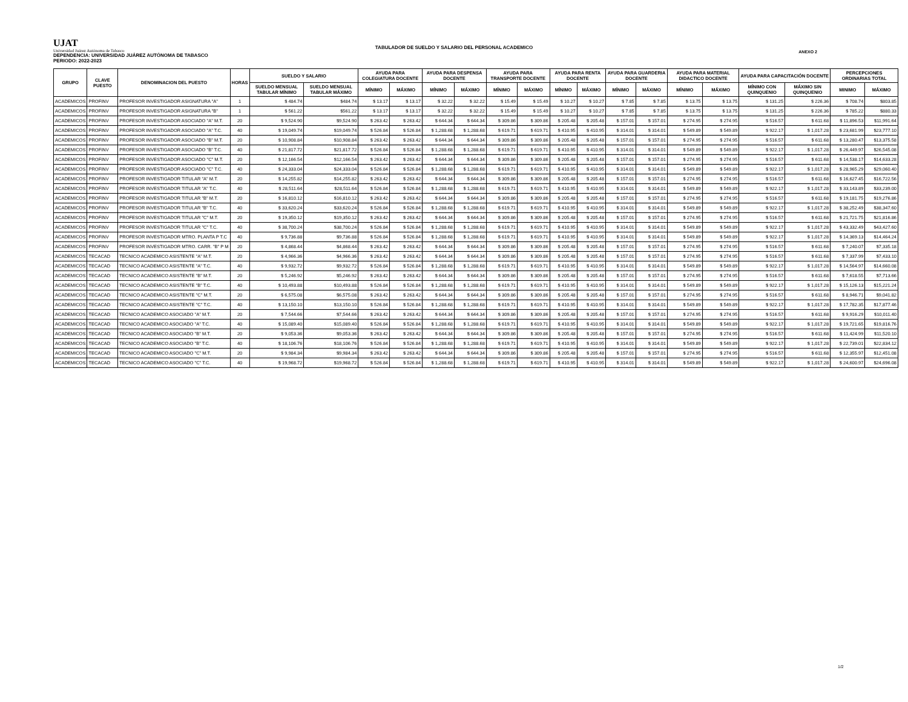UJAT
Universidad Juárez Autónoma de Tabasco
ANEXO 2
TABULADOR DE SUELDO Y SALARIO DEL PERSONAL ACADEMICO
DEPENDENCIA: UNIVERSIDAD JUÁREZ AUTÓNOMA DE TABASCO
PERIODO: 2022-2023
| GRUPO | CLAVE PUESTO | DENOMINACION DEL PUESTO | HORAS | SUELDO Y SALARIO | | AYUDA PARA COLEGIATURA DOCENTE | | AYUDA PARA DESPENSA DOCENTE | | AYUDA PARA TRANSPORTE DOCENTE | | AYUDA PARA RENTA DOCENTE | | AYUDA PARA GUARDERIA DOCENTE | | AYUDA PARA MATERIAL DIDACTICO DOCENTE | | AYUDA PARA CAPACITACIÓN DOCENTE | | PERCEPCIONES ORDINARIAS TOTAL | |
| --- | --- | --- | --- | --- | --- | --- | --- | --- | --- | --- | --- | --- | --- | --- | --- | --- | --- | --- | --- | --- | --- |
| | | | | SUELDO MENSUAL TABULAR MÍNIMO | SUELDO MENSUAL TABULAR MÁXIMO | MÍNIMO | MÁXIMO | MÍNIMO | MÁXIMO | MÍNIMO | MÁXIMO | MÍNIMO | MÁXIMO | MÍNIMO | MÁXIMO | MÍNIMO | MÁXIMO | MÍNIMO CON QUINQUENIO | MÁXIMO SIN QUINQUENIO | MINIMO | MÁXIMO |
| ACADEMICOS | PROFINV | PROFESOR INVESTIGADOR ASIGNATURA "A" | 1 | $ 484.74 | $484.74 | $ 13.17 | $ 13.17 | $ 32.22 | $ 32.22 | $ 15.49 | $ 15.49 | $ 10.27 | $ 10.27 | $ 7.85 | $ 7.85 | $ 13.75 | $ 13.75 | $ 131.25 | $ 226.36 | $ 708.74 | $803.85 |
| ACADEMICOS | PROFINV | PROFESOR INVESTIGADOR ASIGNATURA "B" | 1 | $ 561.22 | $561.22 | $ 13.17 | $ 13.17 | $ 32.22 | $ 32.22 | $ 15.49 | $ 15.49 | $ 10.27 | $ 10.27 | $ 7.85 | $ 7.85 | $ 13.75 | $ 13.75 | $ 131.25 | $ 226.36 | $ 785.22 | $880.33 |
| ACADEMICOS | PROFINV | PROFESOR INVESTIGADOR ASOCIADO "A" M.T. | 20 | $ 9,524.90 | $9,524.90 | $ 263.42 | $ 263.42 | $ 644.34 | $ 644.34 | $ 309.86 | $ 309.86 | $ 205.48 | $ 205.48 | $ 157.01 | $ 157.01 | $ 274.95 | $ 274.95 | $ 516.57 | $ 611.68 | $ 11,896.53 | $11,991.64 |
| ACADEMICOS | PROFINV | PROFESOR INVESTIGADOR ASOCIADO "A" T.C. | 40 | $ 19,049.74 | $19,049.74 | $ 526.84 | $ 526.84 | $ 1,288.68 | $ 1,288.68 | $ 619.71 | $ 619.71 | $ 410.95 | $ 410.95 | $ 314.01 | $ 314.01 | $ 549.89 | $ 549.89 | $ 922.17 | $ 1,017.28 | $ 23,681.99 | $23,777.10 |
| ACADEMICOS | PROFINV | PROFESOR INVESTIGADOR ASOCIADO "B" M.T. | 20 | $ 10,908.84 | $10,908.84 | $ 263.42 | $ 263.42 | $ 644.34 | $ 644.34 | $ 309.86 | $ 309.86 | $ 205.48 | $ 205.48 | $ 157.01 | $ 157.01 | $ 274.95 | $ 274.95 | $ 516.57 | $ 611.68 | $ 13,280.47 | $13,375.58 |
| ACADEMICOS | PROFINV | PROFESOR INVESTIGADOR ASOCIADO "B" T.C. | 40 | $ 21,817.72 | $21,817.72 | $ 526.84 | $ 526.84 | $ 1,288.68 | $ 1,288.68 | $ 619.71 | $ 619.71 | $ 410.95 | $ 410.95 | $ 314.01 | $ 314.01 | $ 549.89 | $ 549.89 | $ 922.17 | $ 1,017.28 | $ 26,449.97 | $26,545.08 |
| ACADEMICOS | PROFINV | PROFESOR INVESTIGADOR ASOCIADO "C" M.T. | 20 | $ 12,166.54 | $12,166.54 | $ 263.42 | $ 263.42 | $ 644.34 | $ 644.34 | $ 309.86 | $ 309.86 | $ 205.48 | $ 205.48 | $ 157.01 | $ 157.01 | $ 274.95 | $ 274.95 | $ 516.57 | $ 611.68 | $ 14,538.17 | $14,633.28 |
| ACADEMICOS | PROFINV | PROFESOR INVESTIGADOR ASOCIADO "C" T.C. | 40 | $ 24,333.04 | $24,333.04 | $ 526.84 | $ 526.84 | $ 1,288.68 | $ 1,288.68 | $ 619.71 | $ 619.71 | $ 410.95 | $ 410.95 | $ 314.01 | $ 314.01 | $ 549.89 | $ 549.89 | $ 922.17 | $ 1,017.28 | $ 28,965.29 | $29,060.40 |
| ACADEMICOS | PROFINV | PROFESOR INVESTIGADOR TITULAR "A" M.T. | 20 | $ 14,255.82 | $14,255.82 | $ 263.42 | $ 263.42 | $ 644.34 | $ 644.34 | $ 309.86 | $ 309.86 | $ 205.48 | $ 205.48 | $ 157.01 | $ 157.01 | $ 274.95 | $ 274.95 | $ 516.57 | $ 611.68 | $ 16,627.45 | $16,722.56 |
| ACADEMICOS | PROFINV | PROFESOR INVESTIGADOR TITULAR "A" T.C. | 40 | $ 28,511.64 | $28,511.64 | $ 526.84 | $ 526.84 | $ 1,288.68 | $ 1,288.68 | $ 619.71 | $ 619.71 | $ 410.95 | $ 410.95 | $ 314.01 | $ 314.01 | $ 549.89 | $ 549.89 | $ 922.17 | $ 1,017.28 | $ 33,143.89 | $33,239.00 |
| ACADEMICOS | PROFINV | PROFESOR INVESTIGADOR TITULAR "B" M.T. | 20 | $ 16,810.12 | $16,810.12 | $ 263.42 | $ 263.42 | $ 644.34 | $ 644.34 | $ 309.86 | $ 309.86 | $ 205.48 | $ 205.48 | $ 157.01 | $ 157.01 | $ 274.95 | $ 274.95 | $ 516.57 | $ 611.68 | $ 19,181.75 | $19,276.86 |
| ACADEMICOS | PROFINV | PROFESOR INVESTIGADOR TITULAR "B" T.C. | 40 | $ 33,620.24 | $33,620.24 | $ 526.84 | $ 526.84 | $ 1,288.68 | $ 1,288.68 | $ 619.71 | $ 619.71 | $ 410.95 | $ 410.95 | $ 314.01 | $ 314.01 | $ 549.89 | $ 549.89 | $ 922.17 | $ 1,017.28 | $ 38,252.49 | $38,347.60 |
| ACADEMICOS | PROFINV | PROFESOR INVESTIGADOR TITULAR "C" M.T. | 20 | $ 19,350.12 | $19,350.12 | $ 263.42 | $ 263.42 | $ 644.34 | $ 644.34 | $ 309.86 | $ 309.86 | $ 205.48 | $ 205.48 | $ 157.01 | $ 157.01 | $ 274.95 | $ 274.95 | $ 516.57 | $ 611.68 | $ 21,721.75 | $21,816.86 |
| ACADEMICOS | PROFINV | PROFESOR INVESTIGADOR TITULAR "C" T.C. | 40 | $ 38,700.24 | $38,700.24 | $ 526.84 | $ 526.84 | $ 1,288.68 | $ 1,288.68 | $ 619.71 | $ 619.71 | $ 410.95 | $ 410.95 | $ 314.01 | $ 314.01 | $ 549.89 | $ 549.89 | $ 922.17 | $ 1,017.28 | $ 43,332.49 | $43,427.60 |
| ACADEMICOS | PROFINV | PROFESOR INVESTIGADOR MTRO. PLANTA P T.C | 40 | $ 9,736.88 | $9,736.88 | $ 526.84 | $ 526.84 | $ 1,288.68 | $ 1,288.68 | $ 619.71 | $ 619.71 | $ 410.95 | $ 410.95 | $ 314.01 | $ 314.01 | $ 549.89 | $ 549.89 | $ 922.17 | $ 1,017.28 | $ 14,369.13 | $14,464.24 |
| ACADEMICOS | PROFINV | PROFESOR INVESTIGADOR MTRO. CARR. "B" P M | 20 | $ 4,868.44 | $4,868.44 | $ 263.42 | $ 263.42 | $ 644.34 | $ 644.34 | $ 309.86 | $ 309.86 | $ 205.48 | $ 205.48 | $ 157.01 | $ 157.01 | $ 274.95 | $ 274.95 | $ 516.57 | $ 611.68 | $ 7,240.07 | $7,335.18 |
| ACADEMICOS | TECACAD | TECNICO ACADEMICO ASISTENTE "A" M.T. | 20 | $ 4,966.36 | $4,966.36 | $ 263.42 | $ 263.42 | $ 644.34 | $ 644.34 | $ 309.86 | $ 309.86 | $ 205.48 | $ 205.48 | $ 157.01 | $ 157.01 | $ 274.95 | $ 274.95 | $ 516.57 | $ 611.68 | $ 7,337.99 | $7,433.10 |
| ACADEMICOS | TECACAD | TECNICO ACADEMICO ASISTENTE "A" T.C. | 40 | $ 9,932.72 | $9,932.72 | $ 526.84 | $ 526.84 | $ 1,288.68 | $ 1,288.68 | $ 619.71 | $ 619.71 | $ 410.95 | $ 410.95 | $ 314.01 | $ 314.01 | $ 549.89 | $ 549.89 | $ 922.17 | $ 1,017.28 | $ 14,564.97 | $14,660.08 |
| ACADEMICOS | TECACAD | TECNICO ACADEMICO ASISTENTE "B" M.T. | 20 | $ 5,246.92 | $5,246.92 | $ 263.42 | $ 263.42 | $ 644.34 | $ 644.34 | $ 309.86 | $ 309.86 | $ 205.48 | $ 205.48 | $ 157.01 | $ 157.01 | $ 274.95 | $ 274.95 | $ 516.57 | $ 611.68 | $ 7,618.55 | $7,713.66 |
| ACADEMICOS | TECACAD | TECNICO ACADEMICO ASISTENTE "B" T.C. | 40 | $ 10,493.88 | $10,493.88 | $ 526.84 | $ 526.84 | $ 1,288.68 | $ 1,288.68 | $ 619.71 | $ 619.71 | $ 410.95 | $ 410.95 | $ 314.01 | $ 314.01 | $ 549.89 | $ 549.89 | $ 922.17 | $ 1,017.28 | $ 15,126.13 | $15,221.24 |
| ACADEMICOS | TECACAD | TECNICO ACADEMICO ASISTENTE "C" M.T. | 20 | $ 6,575.08 | $6,575.08 | $ 263.42 | $ 263.42 | $ 644.34 | $ 644.34 | $ 309.86 | $ 309.86 | $ 205.48 | $ 205.48 | $ 157.01 | $ 157.01 | $ 274.95 | $ 274.95 | $ 516.57 | $ 611.68 | $ 8,946.71 | $9,041.82 |
| ACADEMICOS | TECACAD | TECNICO ACADEMICO ASISTENTE "C" T.C. | 40 | $ 13,150.10 | $13,150.10 | $ 526.84 | $ 526.84 | $ 1,288.68 | $ 1,288.68 | $ 619.71 | $ 619.71 | $ 410.95 | $ 410.95 | $ 314.01 | $ 314.01 | $ 549.89 | $ 549.89 | $ 922.17 | $ 1,017.28 | $ 17,782.35 | $17,877.46 |
| ACADEMICOS | TECACAD | TECNICO ACADEMICO ASOCIADO "A" M.T. | 20 | $ 7,544.66 | $7,544.66 | $ 263.42 | $ 263.42 | $ 644.34 | $ 644.34 | $ 309.86 | $ 309.86 | $ 205.48 | $ 205.48 | $ 157.01 | $ 157.01 | $ 274.95 | $ 274.95 | $ 516.57 | $ 611.68 | $ 9,916.29 | $10,011.40 |
| ACADEMICOS | TECACAD | TECNICO ACADEMICO ASOCIADO "A" T.C. | 40 | $ 15,089.40 | $15,089.40 | $ 526.84 | $ 526.84 | $ 1,288.68 | $ 1,288.68 | $ 619.71 | $ 619.71 | $ 410.95 | $ 410.95 | $ 314.01 | $ 314.01 | $ 549.89 | $ 549.89 | $ 922.17 | $ 1,017.28 | $ 19,721.65 | $19,816.76 |
| ACADEMICOS | TECACAD | TECNICO ACADEMICO ASOCIADO "B" M.T. | 20 | $ 9,053.36 | $9,053.36 | $ 263.42 | $ 263.42 | $ 644.34 | $ 644.34 | $ 309.86 | $ 309.86 | $ 205.48 | $ 205.48 | $ 157.01 | $ 157.01 | $ 274.95 | $ 274.95 | $ 516.57 | $ 611.68 | $ 11,424.99 | $11,520.10 |
| ACADEMICOS | TECACAD | TECNICO ACADEMICO ASOCIADO "B" T.C. | 40 | $ 18,106.76 | $18,106.76 | $ 526.84 | $ 526.84 | $ 1,288.68 | $ 1,288.68 | $ 619.71 | $ 619.71 | $ 410.95 | $ 410.95 | $ 314.01 | $ 314.01 | $ 549.89 | $ 549.89 | $ 922.17 | $ 1,017.28 | $ 22,739.01 | $22,834.12 |
| ACADEMICOS | TECACAD | TECNICO ACADEMICO ASOCIADO "C" M.T. | 20 | $ 9,984.34 | $9,984.34 | $ 263.42 | $ 263.42 | $ 644.34 | $ 644.34 | $ 309.86 | $ 309.86 | $ 205.48 | $ 205.48 | $ 157.01 | $ 157.01 | $ 274.95 | $ 274.95 | $ 516.57 | $ 611.68 | $ 12,355.97 | $12,451.08 |
| ACADEMICOS | TECACAD | TECNICO ACADEMICO ASOCIADO "C" T.C. | 40 | $ 19,968.72 | $19,968.72 | $ 526.84 | $ 526.84 | $ 1,288.68 | $ 1,288.68 | $ 619.71 | $ 619.71 | $ 410.95 | $ 410.95 | $ 314.01 | $ 314.01 | $ 549.89 | $ 549.89 | $ 922.17 | $ 1,017.28 | $ 24,600.97 | $24,696.08 |
1/2